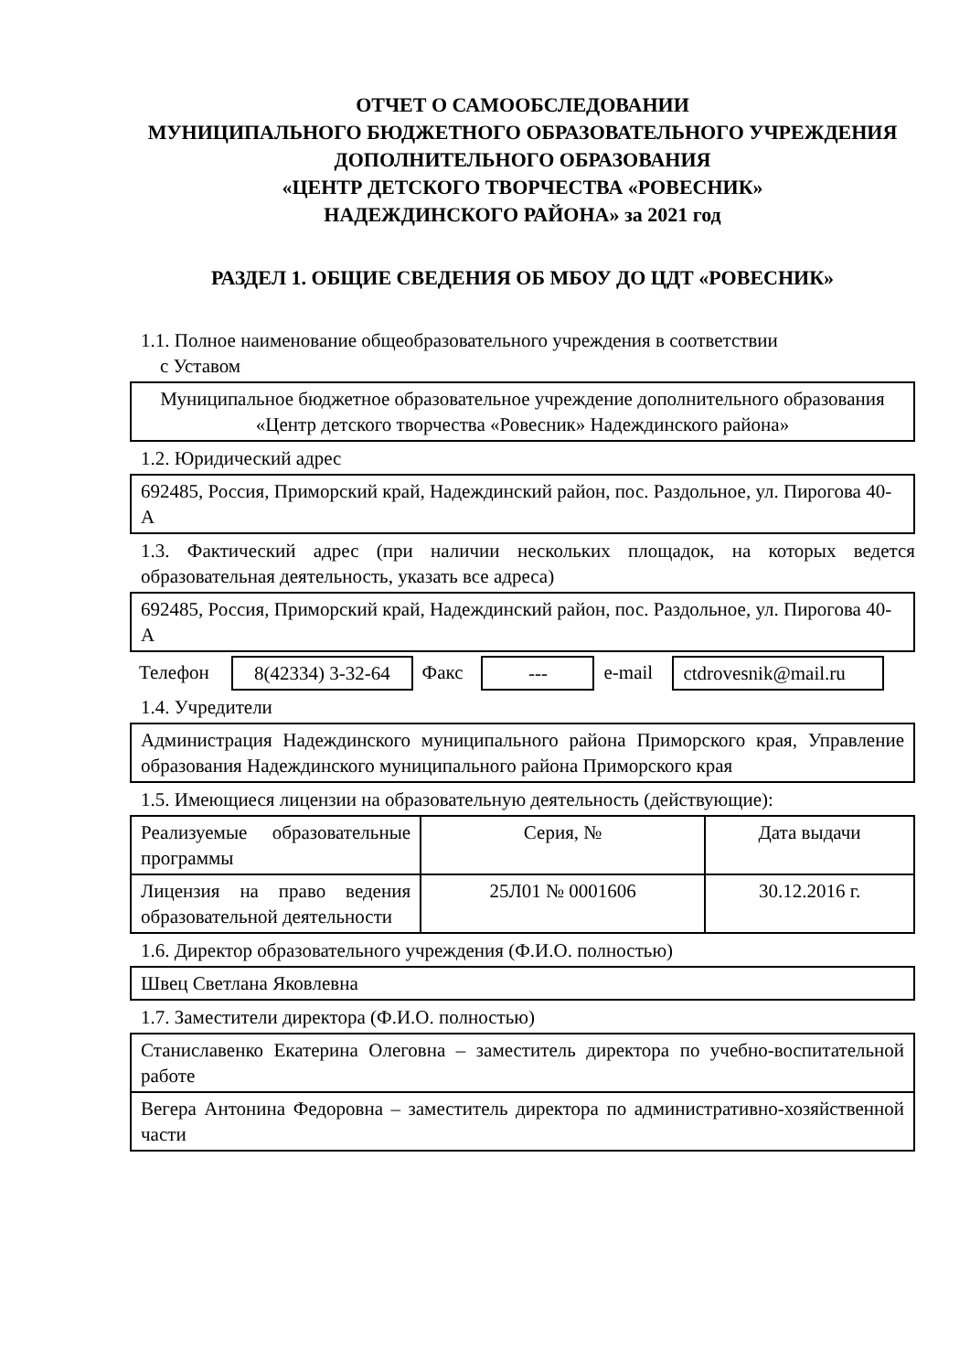ОТЧЕТ О САМООБСЛЕДОВАНИИ
МУНИЦИПАЛЬНОГО БЮДЖЕТНОГО ОБРАЗОВАТЕЛЬНОГО УЧРЕЖДЕНИЯ ДОПОЛНИТЕЛЬНОГО ОБРАЗОВАНИЯ
«ЦЕНТР ДЕТСКОГО ТВОРЧЕСТВА «РОВЕСНИК»
НАДЕЖДИНСКОГО РАЙОНА» за 2021 год
РАЗДЕЛ 1. ОБЩИЕ СВЕДЕНИЯ ОБ МБОУ ДО ЦДТ «РОВЕСНИК»
1.1. Полное наименование общеобразовательного учреждения в соответствии
с Уставом
Муниципальное бюджетное образовательное учреждение дополнительного образования «Центр детского творчества «Ровесник» Надеждинского района»
1.2. Юридический адрес
692485, Россия, Приморский край, Надеждинский район, пос. Раздольное, ул. Пирогова 40-А
1.3. Фактический адрес (при наличии нескольких площадок, на которых ведется образовательная деятельность, указать все адреса)
692485, Россия, Приморский край, Надеждинский район, пос. Раздольное, ул. Пирогова 40-А
| Телефон | 8(42334) 3-32-64 | Факс | --- | e-mail | ctdrovesnik@mail.ru |
1.4. Учредители
Администрация Надеждинского муниципального района Приморского края, Управление образования Надеждинского муниципального района Приморского края
1.5. Имеющиеся лицензии на образовательную деятельность (действующие):
| Реализуемые образовательные программы | Серия, № | Дата выдачи |
| Лицензия на право ведения образовательной деятельности | 25Л01 № 0001606 | 30.12.2016 г. |
1.6. Директор образовательного учреждения (Ф.И.О. полностью)
Швец Светлана Яковлевна
1.7. Заместители директора (Ф.И.О. полностью)
| Станиславенко Екатерина Олеговна – заместитель директора по учебно-воспитательной работе |
| Вегера Антонина Федоровна – заместитель директора по административно-хозяйственной части |